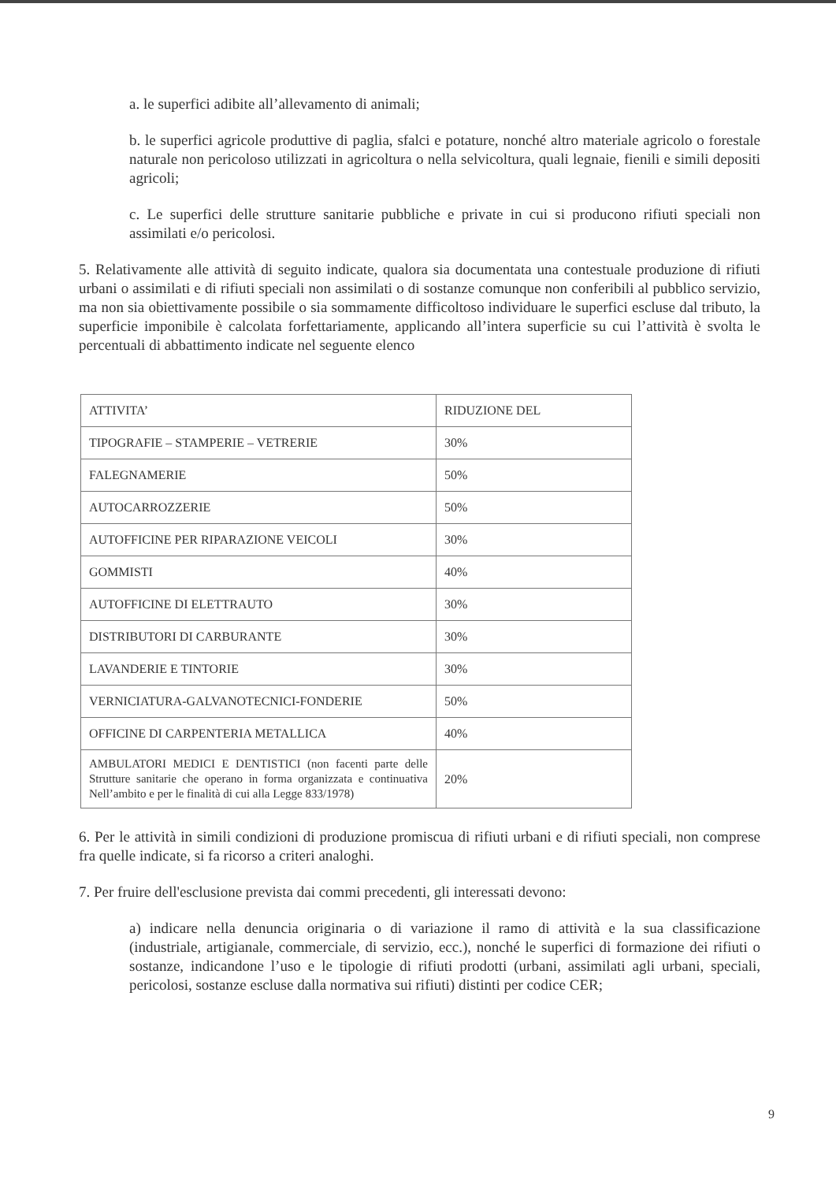a. le superfici adibite all’allevamento di animali;
b. le superfici agricole produttive di paglia, sfalci e potature, nonché altro materiale agricolo o forestale naturale non pericoloso utilizzati in agricoltura o nella selvicoltura, quali legnaie, fienili e simili depositi agricoli;
c. Le superfici delle strutture sanitarie pubbliche e private in cui si producono rifiuti speciali non assimilati e/o pericolosi.
5. Relativamente alle attività di seguito indicate, qualora sia documentata una contestuale produzione di rifiuti urbani o assimilati e di rifiuti speciali non assimilati o di sostanze comunque non conferibili al pubblico servizio, ma non sia obiettivamente possibile o sia sommamente difficoltoso individuare le superfici escluse dal tributo, la superficie imponibile è calcolata forfettariamente, applicando all’intera superficie su cui l’attività è svolta le percentuali di abbattimento indicate nel seguente elenco
| ATTIVITA’ | RIDUZIONE DEL |
| TIPOGRAFIE – STAMPERIE – VETRERIE | 30% |
| FALEGNAMERIE | 50% |
| AUTOCARROZZERIE | 50% |
| AUTOFFICINE PER RIPARAZIONE VEICOLI | 30% |
| GOMMISTI | 40% |
| AUTOFFICINE DI ELETTRAUTO | 30% |
| DISTRIBUTORI DI CARBURANTE | 30% |
| LAVANDERIE E TINTORIE | 30% |
| VERNICIATURA-GALVANOTECNICI-FONDERIE | 50% |
| OFFICINE DI CARPENTERIA METALLICA | 40% |
| AMBULATORI MEDICI E DENTISTICI (non facenti parte delle Strutture sanitarie che operano in forma organizzata e continuativa Nell’ambito e per le finalità di cui alla Legge 833/1978) | 20% |
6. Per le attività in simili condizioni di produzione promiscua di rifiuti urbani e di rifiuti speciali, non comprese fra quelle indicate, si fa ricorso a criteri analoghi.
7. Per fruire dell'esclusione prevista dai commi precedenti, gli interessati devono:
a) indicare nella denuncia originaria o di variazione il ramo di attività e la sua classificazione (industriale, artigianale, commerciale, di servizio, ecc.), nonché le superfici di formazione dei rifiuti o sostanze, indicandone l’uso e le tipologie di rifiuti prodotti (urbani, assimilati agli urbani, speciali, pericolosi, sostanze escluse dalla normativa sui rifiuti) distinti per codice CER;
9